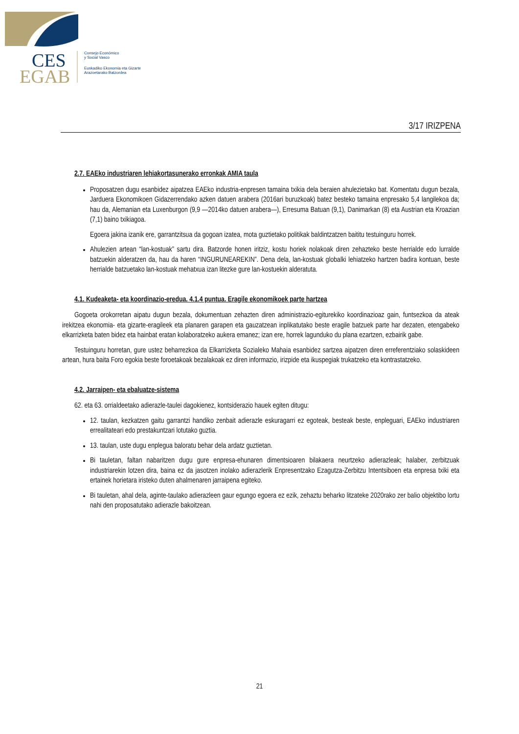CES
EGAB
Consejo Económico
y Social Vasco
Euskadiko Ekonomia eta Gizarte
Arazoetarako Batzordea
3/17 IRIZPENA
2.7. EAEko industriaren lehiakortasunerako erronkak AMIA taula
Proposatzen dugu esanbidez aipatzea EAEko industria-enpresen tamaina txikia dela beraien ahulezietako bat. Komentatu dugun bezala, Jarduera Ekonomikoen Gidazerrendako azken datuen arabera (2016ari buruzkoak) batez besteko tamaina enpresako 5,4 langilekoa da; hau da, Alemanian eta Luxenburgon (9,9 —2014ko datuen arabera—), Erresuma Batuan (9,1), Danimarkan (8) eta Austrian eta Kroazian (7,1) baino txikiagoa.
Egoera jakina izanik ere, garrantzitsua da gogoan izatea, mota guztietako politikak baldintzatzen baititu testuinguru horrek.
Ahulezien artean “lan-kostuak” sartu dira. Batzorde honen iritziz, kostu horiek nolakoak diren zehazteko beste herrialde edo lurralde batzuekin alderatzen da, hau da haren “INGURUNEAREKIN”. Dena dela, lan-kostuak globalki lehiatzeko hartzen badira kontuan, beste herrialde batzuetako lan-kostuak mehatxua izan litezke gure lan-kostuekin alderatuta.
4.1. Kudeaketa- eta koordinazio-eredua. 4.1.4 puntua. Eragile ekonomikoek parte hartzea
Gogoeta orokorretan aipatu dugun bezala, dokumentuan zehazten diren administrazio-egiturekiko koordinazioaz gain, funtsezkoa da ateak irekitzea ekonomia- eta gizarte-eragileek eta planaren garapen eta gauzatzean inplikatutako beste eragile batzuek parte har dezaten, etengabeko elkarrizketa baten bidez eta hainbat eratan kolaboratzeko aukera emanez; izan ere, horrek lagunduko du plana ezartzen, ezbairik gabe.
Testuinguru horretan, gure ustez beharrezkoa da Elkarrizketa Sozialeko Mahaia esanbidez sartzea aipatzen diren erreferentziako solaskideen artean, hura baita Foro egokia beste foroetakoak bezalakoak ez diren informazio, irizpide eta ikuspegiak trukatzeko eta kontrastatzeko.
4.2. Jarraipen- eta ebaluatze-sistema
62. eta 63. orrialdeetako adierazle-taulei dagokienez, kontsiderazio hauek egiten ditugu:
12. taulan, kezkatzen gaitu garrantzi handiko zenbait adierazle eskuragarri ez egoteak, besteak beste, enpleguari, EAEko industriaren errealitateari edo prestakuntzari lotutako guztia.
13. taulan, uste dugu enplegua baloratu behar dela ardatz guztietan.
Bi tauletan, faltan nabaritzen dugu gure enpresa-ehunaren dimentsioaren bilakaera neurtzeko adierazleak; halaber, zerbitzuak industriarekin lotzen dira, baina ez da jasotzen inolako adierazlerik Enpresentzako Ezagutza-Zerbitzu Intentsiboen eta enpresa txiki eta ertainek horietara iristeko duten ahalmenaren jarraipena egiteko.
Bi tauletan, ahal dela, aginte-taulako adierazleen gaur egungo egoera ez ezik, zehaztu beharko litzateke 2020rako zer balio objektibo lortu nahi den proposatutako adierazle bakoitzean.
21